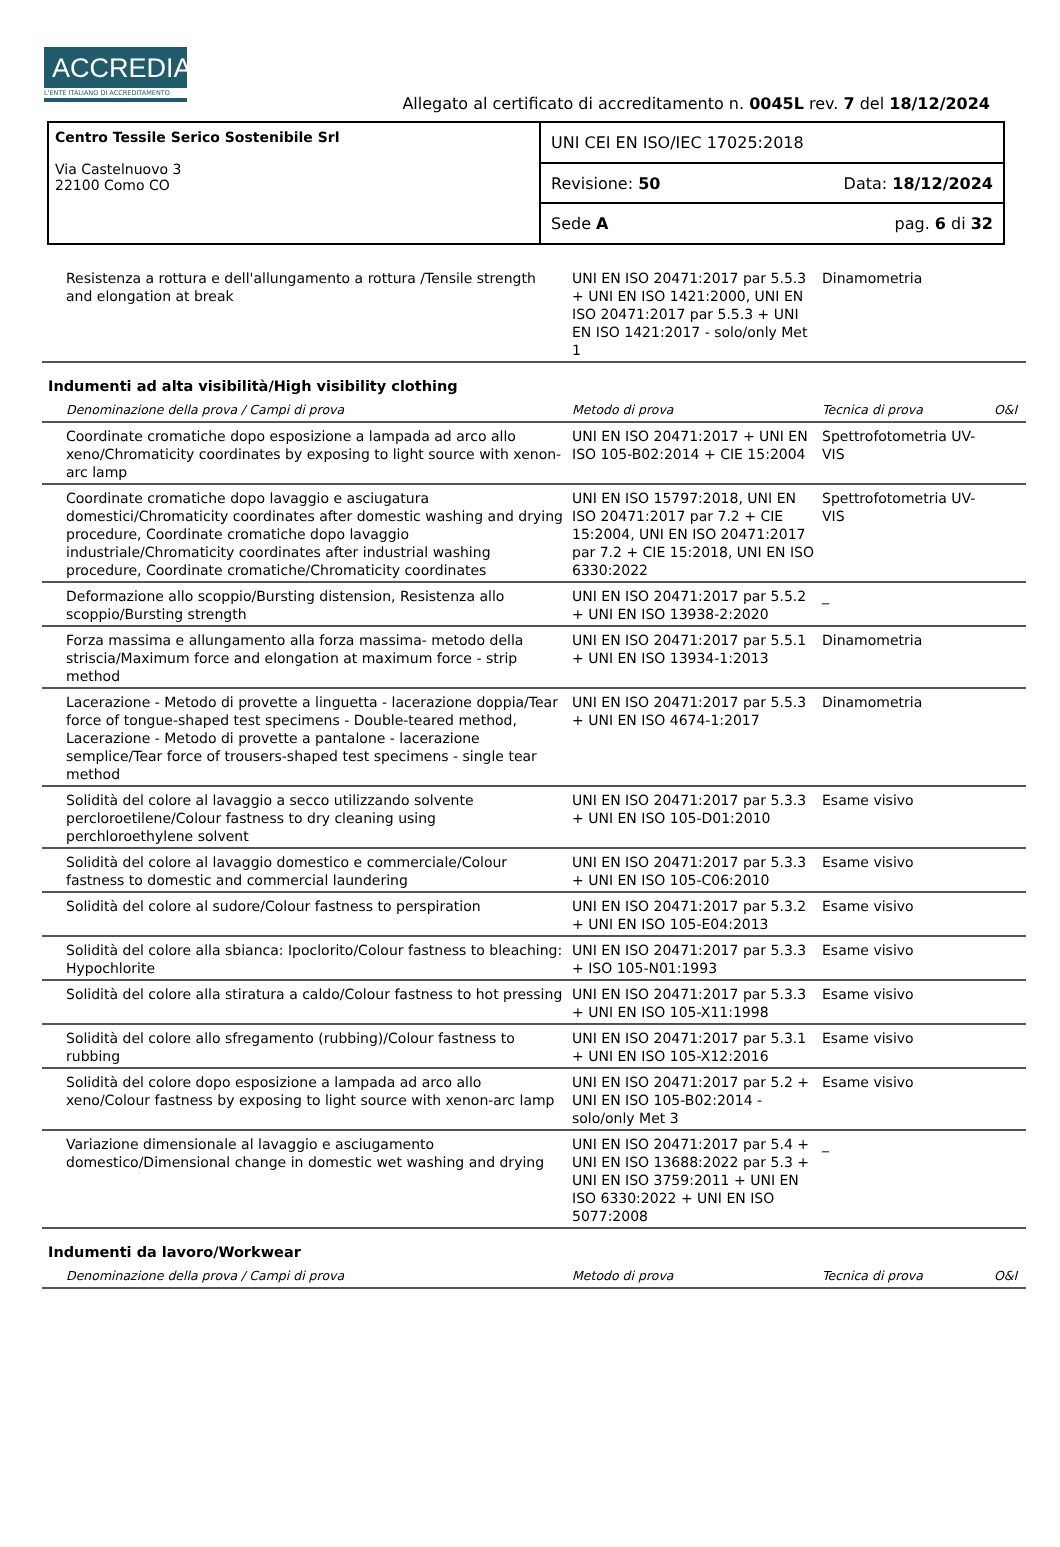ACCREDIA
L'ENTE ITALIANO DI ACCREDITAMENTO
Allegato al certificato di accreditamento n. 0045L rev. 7 del 18/12/2024
Centro Tessile Serico Sostenibile Srl
Via Castelnuovo 3
22100 Como CO
UNI CEI EN ISO/IEC 17025:2018
Revisione: 50 Data: 18/12/2024
Sede A pag. 6 di 32
| Resistenza a rottura e dell'allungamento a rottura /Tensile strength and elongation at break | UNI EN ISO 20471:2017 par 5.5.3 + UNI EN ISO 1421:2000, UNI EN ISO 20471:2017 par 5.5.3 + UNI EN ISO 1421:2017 - solo/only Met 1 | Dinamometria | |
| Indumenti ad alta visibilità/High visibility clothing | | | |
| Denominazione della prova / Campi di prova | Metodo di prova | Tecnica di prova | O&I |
| Coordinate cromatiche dopo esposizione a lampada ad arco allo xeno/Chromaticity coordinates by exposing to light source with xenon-arc lamp | UNI EN ISO 20471:2017 + UNI EN ISO 105-B02:2014 + CIE 15:2004 | Spettrofotometria UV-VIS | |
| Coordinate cromatiche dopo lavaggio e asciugatura domestici/Chromaticity coordinates after domestic washing and drying procedure, Coordinate cromatiche dopo lavaggio industriale/Chromaticity coordinates after industrial washing procedure, Coordinate cromatiche/Chromaticity coordinates | UNI EN ISO 15797:2018, UNI EN ISO 20471:2017 par 7.2 + CIE 15:2004, UNI EN ISO 20471:2017 par 7.2 + CIE 15:2018, UNI EN ISO 6330:2022 | Spettrofotometria UV-VIS | |
| Deformazione allo scoppio/Bursting distension, Resistenza allo scoppio/Bursting strength | UNI EN ISO 20471:2017 par 5.5.2 + UNI EN ISO 13938-2:2020 | _ | |
| Forza massima e allungamento alla forza massima- metodo della striscia/Maximum force and elongation at maximum force - strip method | UNI EN ISO 20471:2017 par 5.5.1 + UNI EN ISO 13934-1:2013 | Dinamometria | |
| Lacerazione - Metodo di provette a linguetta - lacerazione doppia/Tear force of tongue-shaped test specimens - Double-teared method, Lacerazione - Metodo di provette a pantalone - lacerazione semplice/Tear force of trousers-shaped test specimens - single tear method | UNI EN ISO 20471:2017 par 5.5.3 + UNI EN ISO 4674-1:2017 | Dinamometria | |
| Solidità del colore al lavaggio a secco utilizzando solvente percloroetilene/Colour fastness to dry cleaning using perchloroethylene solvent | UNI EN ISO 20471:2017 par 5.3.3 + UNI EN ISO 105-D01:2010 | Esame visivo | |
| Solidità del colore al lavaggio domestico e commerciale/Colour fastness to domestic and commercial laundering | UNI EN ISO 20471:2017 par 5.3.3 + UNI EN ISO 105-C06:2010 | Esame visivo | |
| Solidità del colore al sudore/Colour fastness to perspiration | UNI EN ISO 20471:2017 par 5.3.2 + UNI EN ISO 105-E04:2013 | Esame visivo | |
| Solidità del colore alla sbianca: Ipoclorito/Colour fastness to bleaching: Hypochlorite | UNI EN ISO 20471:2017 par 5.3.3 + ISO 105-N01:1993 | Esame visivo | |
| Solidità del colore alla stiratura a caldo/Colour fastness to hot pressing | UNI EN ISO 20471:2017 par 5.3.3 + UNI EN ISO 105-X11:1998 | Esame visivo | |
| Solidità del colore allo sfregamento (rubbing)/Colour fastness to rubbing | UNI EN ISO 20471:2017 par 5.3.1 + UNI EN ISO 105-X12:2016 | Esame visivo | |
| Solidità del colore dopo esposizione a lampada ad arco allo xeno/Colour fastness by exposing to light source with xenon-arc lamp | UNI EN ISO 20471:2017 par 5.2 + UNI EN ISO 105-B02:2014 - solo/only Met 3 | Esame visivo | |
| Variazione dimensionale al lavaggio e asciugamento domestico/Dimensional change in domestic wet washing and drying | UNI EN ISO 20471:2017 par 5.4 + UNI EN ISO 13688:2022 par 5.3 + UNI EN ISO 3759:2011 + UNI EN ISO 6330:2022 + UNI EN ISO 5077:2008 | _ | |
| Indumenti da lavoro/Workwear | | | |
| Denominazione della prova / Campi di prova | Metodo di prova | Tecnica di prova | O&I |